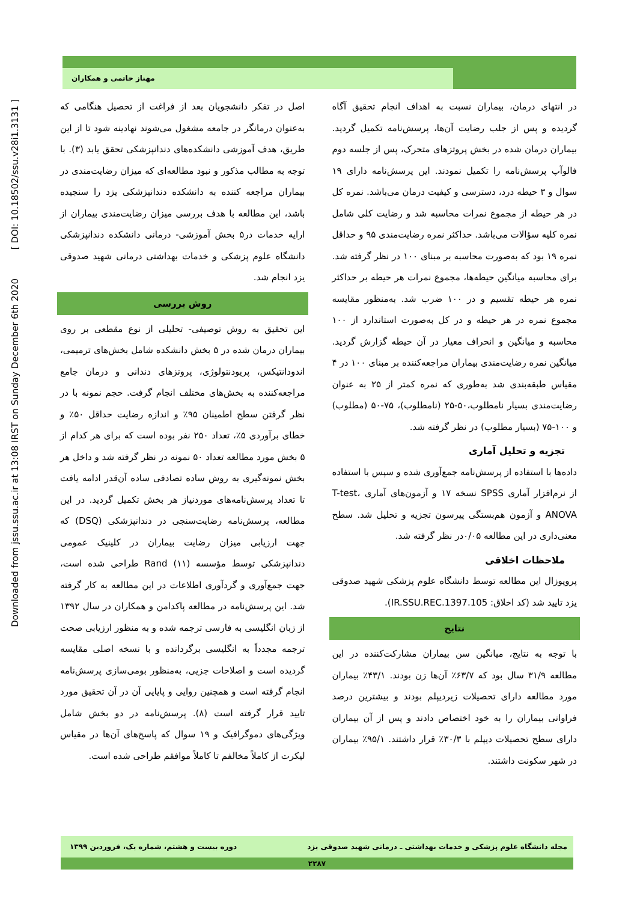Downloaded from jssu.ssu.ac.ir at 13:08 IRST on Sunday December 6th 2020 [ DOI: 10.18502/ssu.v28i1.3131 ]
مهناز حاتمی و همکاران
اصل در تفکر دانشجویان بعد از فراغت از تحصیل هنگامی که به‌عنوان درمانگر در جامعه مشغول می‌شوند نهادینه شود تا از این طریق، هدف آموزشی دانشکده‌های دندانپزشکی تحقق یابد (۳). با توجه به مطالب مذکور و نبود مطالعه‌ای که میزان رضایت‌مندی در بیماران مراجعه کننده به دانشکده دندانپزشکی یزد را سنجیده باشد، این مطالعه با هدف بررسی میزان رضایت‌مندی بیماران از ارایه خدمات در۵ بخش آموزشی- درمانی دانشکده دندانپزشکی دانشگاه علوم پزشکی و خدمات بهداشتی درمانی شهید صدوقی یزد انجام شد.
روش بررسی
این تحقیق به روش توصیفی- تحلیلی از نوع مقطعی بر روی بیماران درمان شده در ۵ بخش دانشکده شامل بخش‌های ترمیمی، اندودانتیکس، پریودنتولوژی، پروتزهای دندانی و درمان جامع مراجعه‌کننده به بخش‌های مختلف انجام گرفت. حجم نمونه با در نظر گرفتن سطح اطمینان ۹۵٪ و اندازه رضایت حداقل ۵۰٪ و خطای برآوردی ۵٪، تعداد ۲۵۰ نفر بوده است که برای هر کدام از ۵ بخش مورد مطالعه تعداد ۵۰ نمونه در نظر گرفته شد و داخل هر بخش نمونه‌گیری به روش ساده تصادفی ساده آن‌قدر ادامه یافت تا تعداد پرسش‌نامه‌های موردنیاز هر بخش تکمیل گردید. در این مطالعه، پرسش‌نامه رضایت‌سنجی در دندانپزشکی (DSQ) که جهت ارزیابی میزان رضایت بیماران در کلینیک عمومی دندانپزشکی توسط مؤسسه Rand (۱۱) طراحی شده است، جهت جمع‌آوری و گردآوری اطلاعات در این مطالعه به کار گرفته شد. این پرسش‌نامه در مطالعه پاکدامن و همکاران در سال ۱۳۹۲ از زبان انگلیسی به فارسی ترجمه شده و به منظور ارزیابی صحت ترجمه مجدداً به انگلیسی برگردانده و با نسخه اصلی مقایسه گردیده است و اصلاحات جزیی، به‌منظور بومی‌سازی پرسش‌نامه انجام گرفته است و همچنین روایی و پایایی آن در آن تحقیق مورد تایید قرار گرفته است (۸). پرسش‌نامه در دو بخش شامل ویژگی‌های دموگرافیک و ۱۹ سوال که پاسخ‌های آن‌ها در مقیاس لیکرت از کاملاً مخالفم تا کاملاً موافقم طراحی شده است.
در انتهای درمان، بیماران نسبت به اهداف انجام تحقیق آگاه گردیده و پس از جلب رضایت آن‌ها، پرسش‌نامه تکمیل گردید. بیماران درمان شده در بخش پروتزهای متحرک، پس از جلسه دوم فالوآپ پرسش‌نامه را تکمیل نمودند. این پرسش‌نامه دارای ۱۹ سوال و ۳ حیطه درد، دسترسی و کیفیت درمان می‌باشد. نمره کل در هر حیطه از مجموع نمرات محاسبه شد و رضایت کلی شامل نمره کلیه سؤالات می‌باشد. حداکثر نمره رضایت‌مندی ۹۵ و حداقل نمره ۱۹ بود که به‌صورت محاسبه بر مبنای ۱۰۰ در نظر گرفته شد. برای محاسبه میانگین حیطه‌ها، مجموع نمرات هر حیطه بر حداکثر نمره هر حیطه تقسیم و در ۱۰۰ ضرب شد. به‌منظور مقایسه مجموع نمره در هر حیطه و در کل به‌صورت استاندارد از ۱۰۰ محاسبه و میانگین و انحراف معیار در آن حیطه گزارش گردید. میانگین نمره رضایت‌مندی بیماران مراجعه‌کننده بر مبنای ۱۰۰ در ۴ مقیاس طبقه‌بندی شد به‌طوری که نمره کمتر از ۲۵ به عنوان رضایت‌مندی بسیار نامطلوب،۵۰-۲۵ (نامطلوب)، ۷۵-۵۰ (مطلوب) و ۱۰۰-۷۵ (بسیار مطلوب) در نظر گرفته شد.
تجزیه و تحلیل آماری
داده‌ها با استفاده از پرسش‌نامه جمع‌آوری شده و سپس با استفاده از نرم‌افزار آماری SPSS نسخه ۱۷ و آزمون‌های آماری T-test، ANOVA و آزمون هم‌بستگی پیرسون تجزیه و تحلیل شد. سطح معنی‌داری در این مطالعه ۰/۰۵در نظر گرفته شد.
ملاحظات اخلاقی
پروپوزال این مطالعه توسط دانشگاه علوم پزشکی شهید صدوقی یزد تایید شد (کد اخلاق: IR.SSU.REC.1397.105).
نتایج
با توجه به نتایج، میانگین سن بیماران مشارکت‌کننده در این مطالعه ۳۱/۹ سال بود که ۶۳/۷٪ آن‌ها زن بودند. ۴۳/۱٪ بیماران مورد مطالعه دارای تحصیلات زیردیپلم بودند و بیشترین درصد فراوانی بیماران را به خود اختصاص دادند و پس از آن بیماران دارای سطح تحصیلات دیپلم با ۳۰/۳٪ قرار داشتند. ۹۵/۱٪ بیماران در شهر سکونت داشتند.
مجله دانشگاه علوم پزشکی و خدمات بهداشتی ـ درمانی شهید صدوقی یزد دوره بیست و هشتم، شماره یک، فروردین ۱۳۹۹
۲۲۸۷